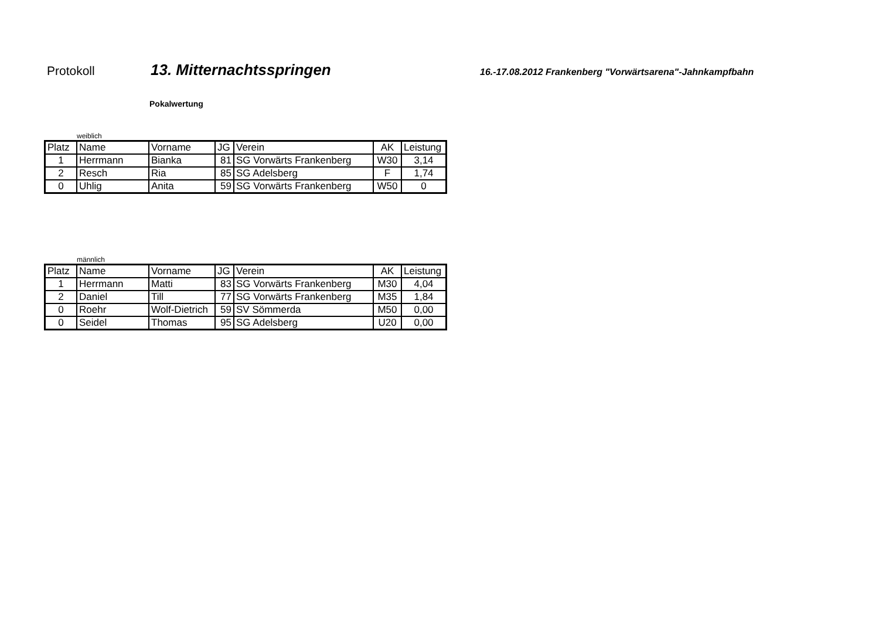Protokoll
13. Mitternachtsspringen
16.-17.08.2012 Frankenberg "Vorwärtsarena"-Jahnkampfbahn
Pokalwertung
weiblich
| Platz | Name | Vorname | JG | Verein | AK | Leistung |
| --- | --- | --- | --- | --- | --- | --- |
| 1 | Herrmann | Bianka | 81 | SG Vorwärts Frankenberg | W30 | 3,14 |
| 2 | Resch | Ria | 85 | SG Adelsberg | F | 1,74 |
| 0 | Uhlig | Anita | 59 | SG Vorwärts Frankenberg | W50 | 0 |
männlich
| Platz | Name | Vorname | JG | Verein | AK | Leistung |
| --- | --- | --- | --- | --- | --- | --- |
| 1 | Herrmann | Matti | 83 | SG Vorwärts Frankenberg | M30 | 4,04 |
| 2 | Daniel | Till | 77 | SG Vorwärts Frankenberg | M35 | 1,84 |
| 0 | Roehr | Wolf-Dietrich | 59 | SV Sömmerda | M50 | 0,00 |
| 0 | Seidel | Thomas | 95 | SG Adelsberg | U20 | 0,00 |